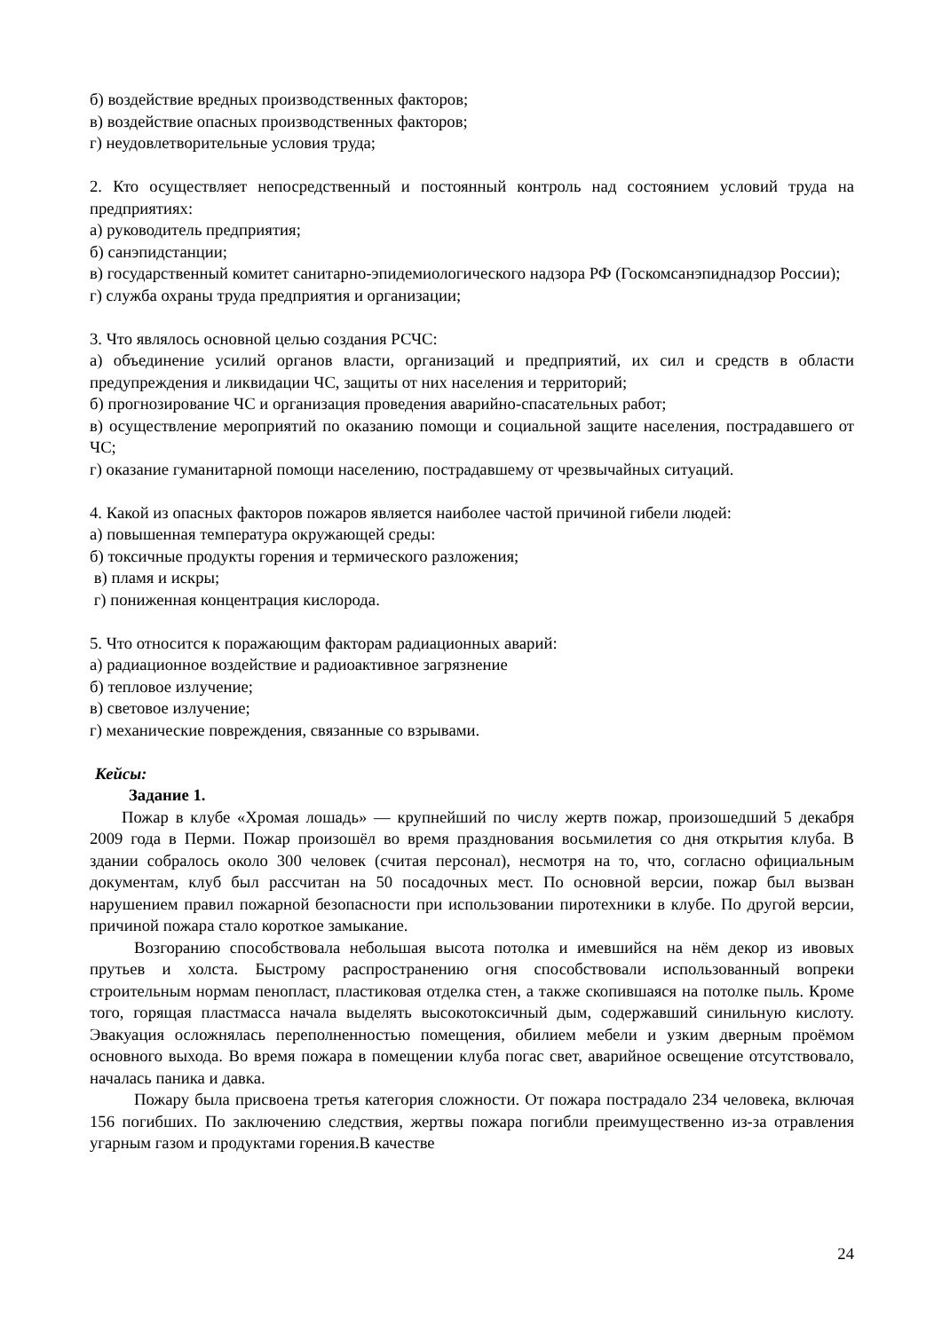б) воздействие вредных производственных факторов;
в) воздействие опасных производственных факторов;
г) неудовлетворительные условия труда;
2. Кто осуществляет непосредственный и постоянный контроль над состоянием условий труда на предприятиях:
а) руководитель предприятия;
б) санэпидстанции;
в) государственный комитет санитарно-эпидемиологического надзора РФ (Госкомсанэпиднадзор России);
г) служба охраны труда предприятия и организации;
3. Что являлось основной целью создания РСЧС:
а) объединение усилий органов власти, организаций и предприятий, их сил и средств в области предупреждения и ликвидации ЧС, защиты от них населения и территорий;
б) прогнозирование ЧС и организация проведения аварийно-спасательных работ;
в) осуществление мероприятий по оказанию помощи и социальной защите населения, пострадавшего от ЧС;
г) оказание гуманитарной помощи населению, пострадавшему от чрезвычайных ситуаций.
4. Какой из опасных факторов пожаров является наиболее частой причиной гибели людей:
а) повышенная температура окружающей среды:
б) токсичные продукты горения и термического разложения;
в) пламя и искры;
г) пониженная концентрация кислорода.
5. Что относится к поражающим факторам радиационных аварий:
а) радиационное воздействие и радиоактивное загрязнение
б) тепловое излучение;
в) световое излучение;
г) механические повреждения, связанные со взрывами.
Кейсы:
Задание 1.
Пожар в клубе «Хромая лошадь» — крупнейший по числу жертв пожар, произошедший 5 декабря 2009 года в Перми. Пожар произошёл во время празднования восьмилетия со дня открытия клуба. В здании собралось около 300 человек (считая персонал), несмотря на то, что, согласно официальным документам, клуб был рассчитан на 50 посадочных мест. По основной версии, пожар был вызван нарушением правил пожарной безопасности при использовании пиротехники в клубе. По другой версии, причиной пожара стало короткое замыкание.
Возгоранию способствовала небольшая высота потолка и имевшийся на нём декор из ивовых прутьев и холста. Быстрому распространению огня способствовали использованный вопреки строительным нормам пенопласт, пластиковая отделка стен, а также скопившаяся на потолке пыль. Кроме того, горящая пластмасса начала выделять высокотоксичный дым, содержавший синильную кислоту. Эвакуация осложнялась переполненностью помещения, обилием мебели и узким дверным проёмом основного выхода. Во время пожара в помещении клуба погас свет, аварийное освещение отсутствовало, началась паника и давка.
Пожару была присвоена третья категория сложности. От пожара пострадало 234 человека, включая 156 погибших. По заключению следствия, жертвы пожара погибли преимущественно из-за отравления угарным газом и продуктами горения.В качестве
24